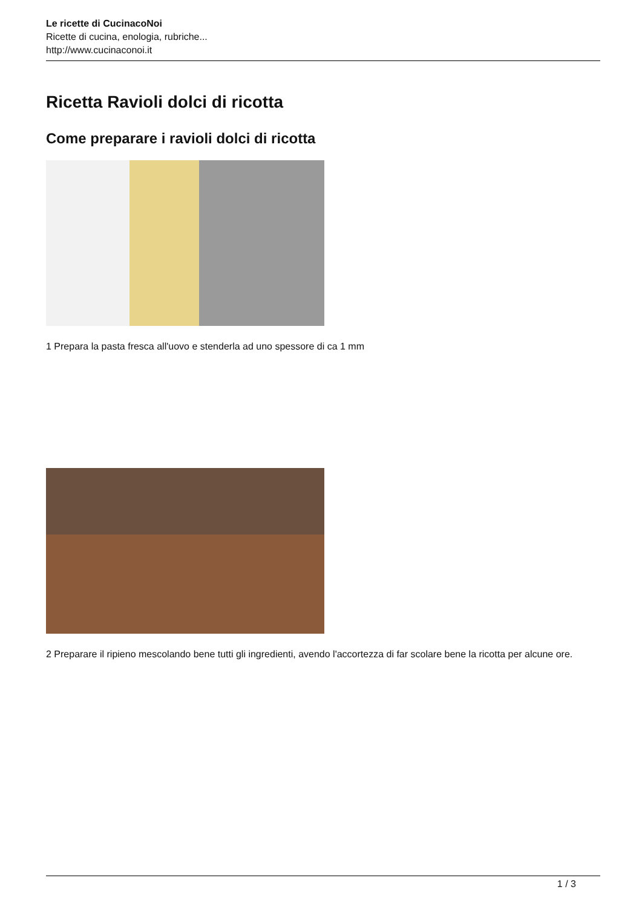Le ricette di CucinacoNoi
Ricette di cucina, enologia, rubriche...
http://www.cucinaconoi.it
Ricetta Ravioli dolci di ricotta
Come preparare i ravioli dolci di ricotta
1 Prepara la pasta fresca all'uovo e stenderla ad uno spessore di ca 1 mm
2 Preparare il ripieno mescolando bene tutti gli ingredienti, avendo l'accortezza di far scolare bene la ricotta per alcune ore.
1 / 3